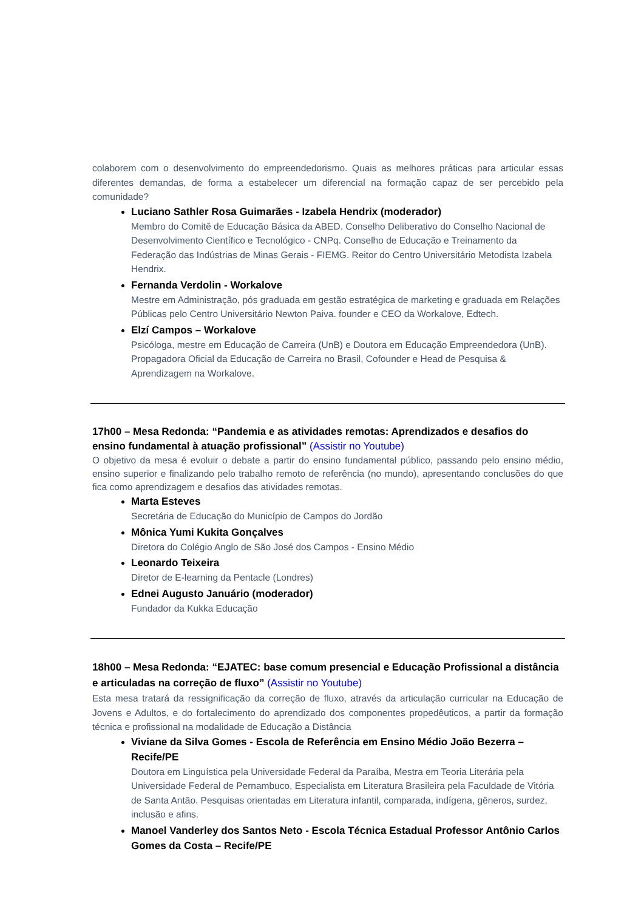colaborem com o desenvolvimento do empreendedorismo. Quais as melhores práticas para articular essas diferentes demandas, de forma a estabelecer um diferencial na formação capaz de ser percebido pela comunidade?
Luciano Sathler Rosa Guimarães - Izabela Hendrix (moderador)
Membro do Comitê de Educação Básica da ABED. Conselho Deliberativo do Conselho Nacional de Desenvolvimento Científico e Tecnológico - CNPq. Conselho de Educação e Treinamento da Federação das Indústrias de Minas Gerais - FIEMG. Reitor do Centro Universitário Metodista Izabela Hendrix.
Fernanda Verdolin - Workalove
Mestre em Administração, pós graduada em gestão estratégica de marketing e graduada em Relações Públicas pelo Centro Universitário Newton Paiva. founder e CEO da Workalove, Edtech.
Elzí Campos – Workalove
Psicóloga, mestre em Educação de Carreira (UnB) e Doutora em Educação Empreendedora (UnB). Propagadora Oficial da Educação de Carreira no Brasil, Cofounder e Head de Pesquisa & Aprendizagem na Workalove.
17h00 – Mesa Redonda: “Pandemia e as atividades remotas: Aprendizados e desafios do ensino fundamental à atuação profissional” (Assistir no Youtube)
O objetivo da mesa é evoluir o debate a partir do ensino fundamental público, passando pelo ensino médio, ensino superior e finalizando pelo trabalho remoto de referência (no mundo), apresentando conclusões do que fica como aprendizagem e desafios das atividades remotas.
Marta Esteves
Secretária de Educação do Município de Campos do Jordão
Mônica Yumi Kukita Gonçalves
Diretora do Colégio Anglo de São José dos Campos - Ensino Médio
Leonardo Teixeira
Diretor de E-learning da Pentacle (Londres)
Ednei Augusto Januário (moderador)
Fundador da Kukka Educação
18h00 – Mesa Redonda: “EJATEC: base comum presencial e Educação Profissional a distância e articuladas na correção de fluxo” (Assistir no Youtube)
Esta mesa tratará da ressignificação da correção de fluxo, através da articulação curricular na Educação de Jovens e Adultos, e do fortalecimento do aprendizado dos componentes propedêuticos, a partir da formação técnica e profissional na modalidade de Educação a Distância
Viviane da Silva Gomes - Escola de Referência em Ensino Médio João Bezerra – Recife/PE
Doutora em Linguística pela Universidade Federal da Paraíba, Mestra em Teoria Literária pela Universidade Federal de Pernambuco, Especialista em Literatura Brasileira pela Faculdade de Vitória de Santa Antão. Pesquisas orientadas em Literatura infantil, comparada, indígena, gêneros, surdez, inclusão e afins.
Manoel Vanderley dos Santos Neto - Escola Técnica Estadual Professor Antônio Carlos Gomes da Costa – Recife/PE